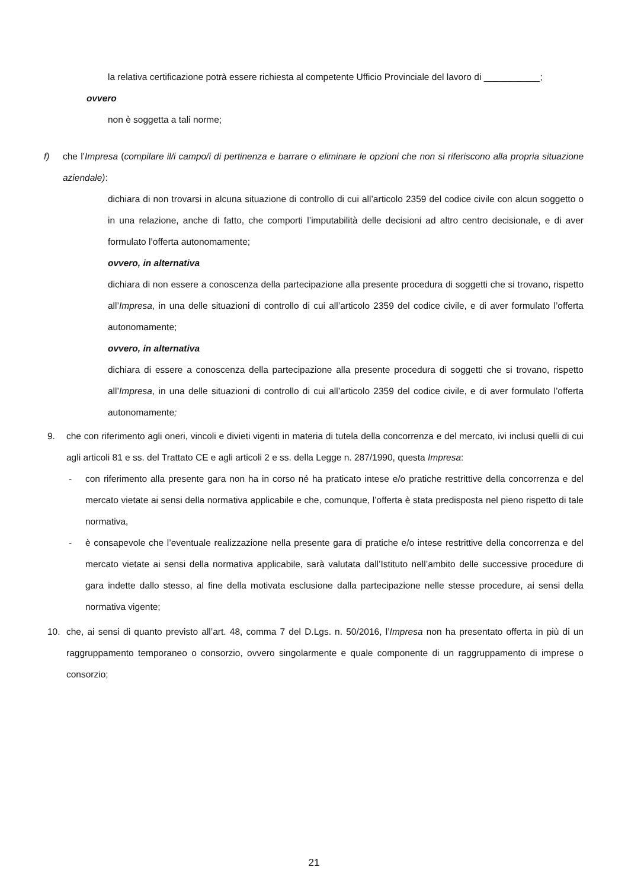la relativa certificazione potrà essere richiesta al competente Ufficio Provinciale del lavoro di ___________;
ovvero
non è soggetta a tali norme;
f) che l’Impresa (compilare il/i campo/i di pertinenza e barrare o eliminare le opzioni che non si riferiscono alla propria situazione aziendale):
dichiara di non trovarsi in alcuna situazione di controllo di cui all’articolo 2359 del codice civile con alcun soggetto o in una relazione, anche di fatto, che comporti l’imputabilità delle decisioni ad altro centro decisionale, e di aver formulato l’offerta autonomamente;
ovvero, in alternativa
dichiara di non essere a conoscenza della partecipazione alla presente procedura di soggetti che si trovano, rispetto all’Impresa, in una delle situazioni di controllo di cui all’articolo 2359 del codice civile, e di aver formulato l’offerta autonomamente;
ovvero, in alternativa
dichiara di essere a conoscenza della partecipazione alla presente procedura di soggetti che si trovano, rispetto all’Impresa, in una delle situazioni di controllo di cui all’articolo 2359 del codice civile, e di aver formulato l’offerta autonomamente;
9. che con riferimento agli oneri, vincoli e divieti vigenti in materia di tutela della concorrenza e del mercato, ivi inclusi quelli di cui agli articoli 81 e ss. del Trattato CE e agli articoli 2 e ss. della Legge n. 287/1990, questa Impresa:
- con riferimento alla presente gara non ha in corso né ha praticato intese e/o pratiche restrittive della concorrenza e del mercato vietate ai sensi della normativa applicabile e che, comunque, l’offerta è stata predisposta nel pieno rispetto di tale normativa,
- è consapevole che l’eventuale realizzazione nella presente gara di pratiche e/o intese restrittive della concorrenza e del mercato vietate ai sensi della normativa applicabile, sarà valutata dall’Istituto nell’ambito delle successive procedure di gara indette dallo stesso, al fine della motivata esclusione dalla partecipazione nelle stesse procedure, ai sensi della normativa vigente;
10. che, ai sensi di quanto previsto all’art. 48, comma 7 del D.Lgs. n. 50/2016, l’Impresa non ha presentato offerta in più di un raggruppamento temporaneo o consorzio, ovvero singolarmente e quale componente di un raggruppamento di imprese o consorzio;
21